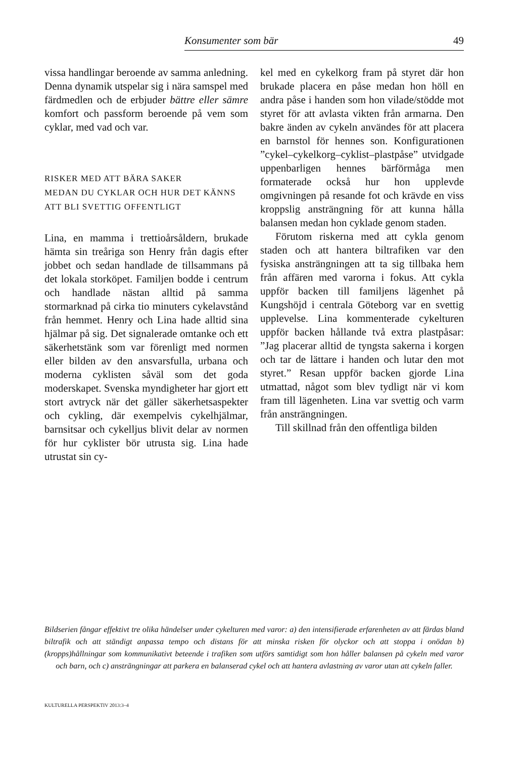Konsumenter som bär 49
vissa handlingar beroende av samma anledning. Denna dynamik utspelar sig i nära samspel med färdmedlen och de erbjuder bättre eller sämre komfort och passform beroende på vem som cyklar, med vad och var.
RISKER MED ATT BÄRA SAKER
MEDAN DU CYKLAR OCH HUR DET KÄNNS
ATT BLI SVETTIG OFFENTLIGT
Lina, en mamma i trettioårsåldern, brukade hämta sin treåriga son Henry från dagis efter jobbet och sedan handlade de tillsammans på det lokala storköpet. Familjen bodde i centrum och handlade nästan alltid på samma stormarknad på cirka tio minuters cykelavstånd från hemmet. Henry och Lina hade alltid sina hjälmar på sig. Det signalerade omtanke och ett säkerhetstänk som var förenligt med normen eller bilden av den ansvarsfulla, urbana och moderna cyklisten såväl som det goda moderskapet. Svenska myndigheter har gjort ett stort avtryck när det gäller säkerhetsaspekter och cykling, där exempelvis cykelhjälmar, barnsitsar och cykelljus blivit delar av normen för hur cyklister bör utrusta sig. Lina hade utrustat sin cy-
kel med en cykelkorg fram på styret där hon brukade placera en påse medan hon höll en andra påse i handen som hon vilade/stödde mot styret för att avlasta vikten från armarna. Den bakre änden av cykeln användes för att placera en barnstol för hennes son. Konfigurationen ”cykel–cykelkorg–cyklist–plastpåse” utvidgade uppenbarligen hennes bärförmåga men formaterade också hur hon upplevde omgivningen på resande fot och krävde en viss kroppslig ansträngning för att kunna hålla balansen medan hon cyklade genom staden.
Förutom riskerna med att cykla genom staden och att hantera biltrafiken var den fysiska ansträngningen att ta sig tillbaka hem från affären med varorna i fokus. Att cykla uppför backen till familjens lägenhet på Kungshöjd i centrala Göteborg var en svettig upplevelse. Lina kommenterade cykelturen uppför backen hållande två extra plastpåsar: ”Jag placerar alltid de tyngsta sakerna i korgen och tar de lättare i handen och lutar den mot styret.” Resan uppför backen gjorde Lina utmattad, något som blev tydligt när vi kom fram till lägenheten. Lina var svettig och varm från ansträngningen.
Till skillnad från den offentliga bilden
Bildserien fångar effektivt tre olika händelser under cykelturen med varor: a) den intensifierade erfarenheten av att färdas bland biltrafik och att ständigt anpassa tempo och distans för att minska risken för olyckor och att stoppa i onödan b) (kropps)hållningar som kommunikativt beteende i trafiken som utförs samtidigt som hon håller balansen på cykeln med varor och barn, och c) ansträngningar att parkera en balanserad cykel och att hantera avlastning av varor utan att cykeln faller.
KULTURELLA PERSPEKTIV 2013:3–4